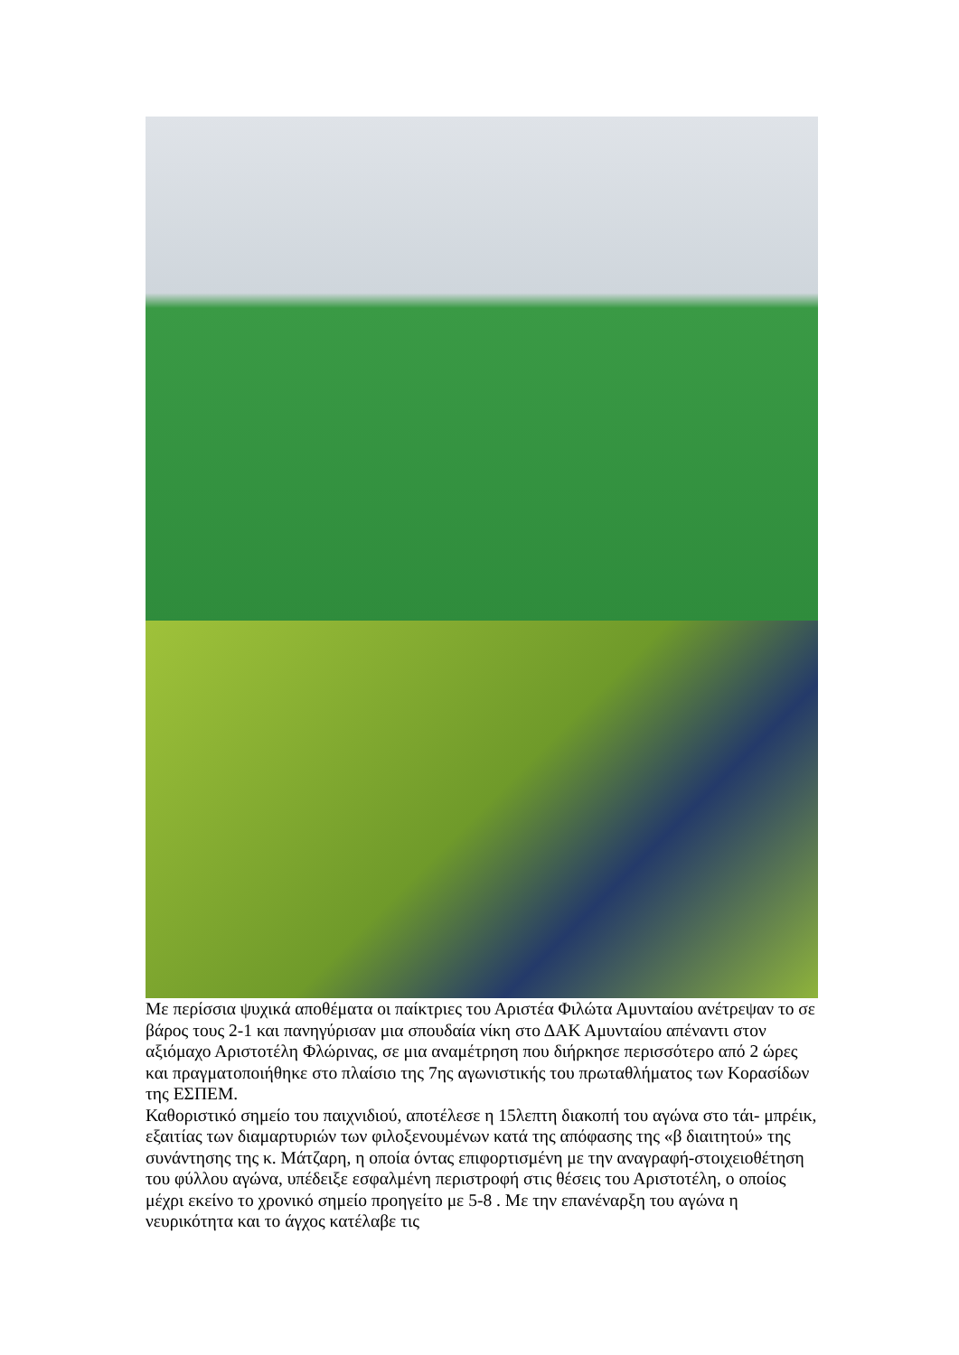Με περίσσια ψυχικά αποθέματα οι παίκτριες του Αριστέα Φιλώτα Αμυνταίου ανέτρεψαν το σε βάρος τους 2-1 και πανηγύρισαν μια σπουδαία νίκη στο ΔΑΚ Αμυνταίου απέναντι στον αξιόμαχο Αριστοτέλη Φλώρινας, σε μια αναμέτρηση που διήρκησε περισσότερο από 2 ώρες και πραγματοποιήθηκε στο πλαίσιο της 7ης αγωνιστικής του πρωταθλήματος των Κορασίδων της ΕΣΠΕΜ.
Καθοριστικό σημείο του παιχνιδιού, αποτέλεσε η 15λεπτη διακοπή του αγώνα στο τάι- μπρέικ, εξαιτίας των διαμαρτυριών των φιλοξενουμένων κατά της απόφασης της «β διαιτητού» της συνάντησης της κ. Μάτζαρη, η οποία όντας επιφορτισμένη με την αναγραφή-στοιχειοθέτηση του φύλλου αγώνα, υπέδειξε εσφαλμένη περιστροφή στις θέσεις του Αριστοτέλη, ο οποίος μέχρι εκείνο το χρονικό σημείο προηγείτο με 5-8 . Με την επανέναρξη του αγώνα η νευρικότητα και το άγχος κατέλαβε τις